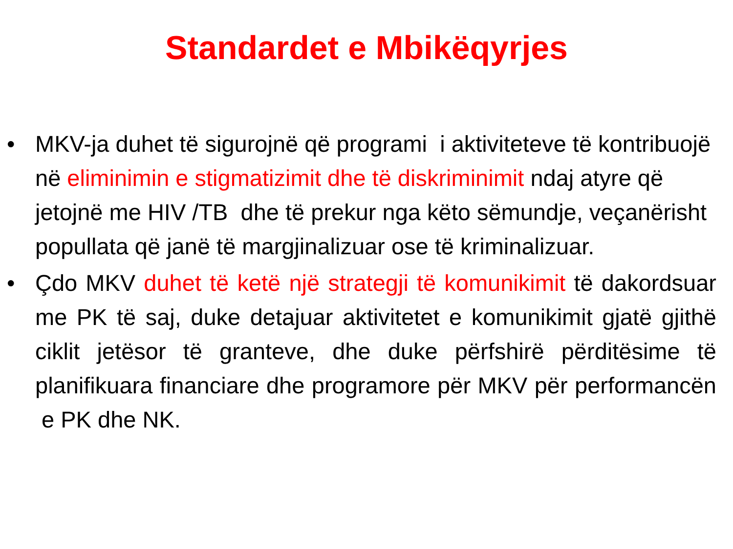Standardet e Mbikëqyrjes
• MKV-ja duhet të sigurojnë që programi i aktiviteteve të kontribuojë në eliminimin e stigmatizimit dhe të diskriminimit ndaj atyre që jetojnë me HIV /TB dhe të prekur nga këto sëmundje, veçanërisht popullata që janë të margjinalizuar ose të kriminalizuar.
• Çdo MKV duhet të ketë një strategji të komunikimit të dakordsuar me PK të saj, duke detajuar aktivitetet e komunikimit gjatë gjithë ciklit jetësor të granteve, dhe duke përfshirë përditësime të planifikuara financiare dhe programore për MKV për performancën e PK dhe NK.